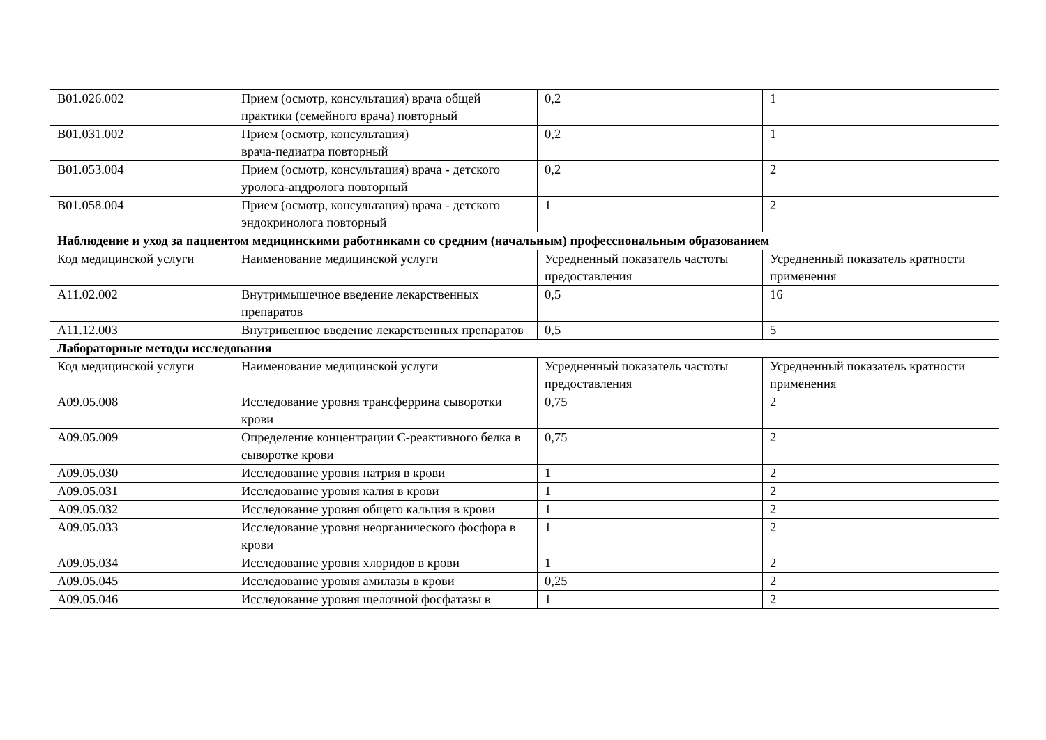| B01.026.002 | Прием (осмотр, консультация) врача общей практики (семейного врача) повторный | 0,2 | 1 |
| B01.031.002 | Прием (осмотр, консультация) врача-педиатра повторный | 0,2 | 1 |
| B01.053.004 | Прием (осмотр, консультация) врача - детского уролога-андролога повторный | 0,2 | 2 |
| B01.058.004 | Прием (осмотр, консультация) врача - детского эндокринолога повторный | 1 | 2 |
| Наблюдение и уход за пациентом медицинскими работниками со средним (начальным) профессиональным образованием | | | |
| Код медицинской услуги | Наименование медицинской услуги | Усредненный показатель частоты предоставления | Усредненный показатель кратности применения |
| A11.02.002 | Внутримышечное введение лекарственных препаратов | 0,5 | 16 |
| A11.12.003 | Внутривенное введение лекарственных препаратов | 0,5 | 5 |
| Лабораторные методы исследования | | | |
| Код медицинской услуги | Наименование медицинской услуги | Усредненный показатель частоты предоставления | Усредненный показатель кратности применения |
| A09.05.008 | Исследование уровня трансферрина сыворотки крови | 0,75 | 2 |
| A09.05.009 | Определение концентрации C-реактивного белка в сыворотке крови | 0,75 | 2 |
| A09.05.030 | Исследование уровня натрия в крови | 1 | 2 |
| A09.05.031 | Исследование уровня калия в крови | 1 | 2 |
| A09.05.032 | Исследование уровня общего кальция в крови | 1 | 2 |
| A09.05.033 | Исследование уровня неорганического фосфора в крови | 1 | 2 |
| A09.05.034 | Исследование уровня хлоридов в крови | 1 | 2 |
| A09.05.045 | Исследование уровня амилазы в крови | 0,25 | 2 |
| A09.05.046 | Исследование уровня щелочной фосфатазы в | 1 | 2 |